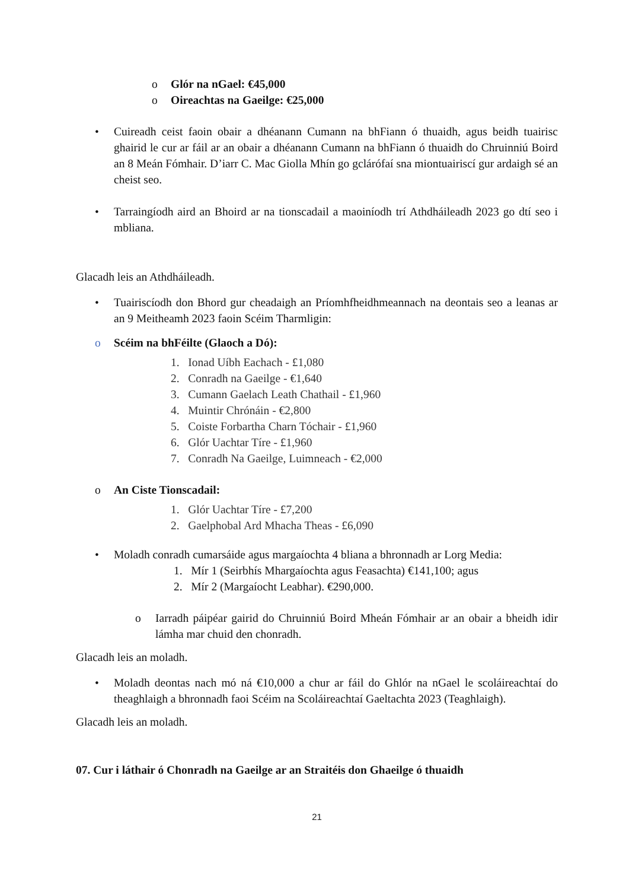o Glór na nGael: €45,000
o Oireachtas na Gaeilge: €25,000
• Cuireadh ceist faoin obair a dhéanann Cumann na bhFiann ó thuaidh, agus beidh tuairisc ghairid le cur ar fáil ar an obair a dhéanann Cumann na bhFiann ó thuaidh do Chruinniú Boird an 8 Meán Fómhair. D’iarr C. Mac Giolla Mhín go gclárófaí sna miontuairiscí gur ardaigh sé an cheist seo.
• Tarraingíodh aird an Bhoird ar na tionscadail a maoiníodh trí Athdháileadh 2023 go dtí seo i mbliana.
Glacadh leis an Athdháileadh.
• Tuairiscíodh don Bhord gur cheadaigh an Príomhfheidhmeannach na deontais seo a leanas ar an 9 Meitheamh 2023 faoin Scéim Tharmligin:
o Scéim na bhFéilte (Glaoch a Dó):
1. Ionad Uíbh Eachach - £1,080
2. Conradh na Gaeilge - €1,640
3. Cumann Gaelach Leath Chathail - £1,960
4. Muintir Chrónáin - €2,800
5. Coiste Forbartha Charn Tóchair - £1,960
6. Glór Uachtar Tíre - £1,960
7. Conradh Na Gaeilge, Luimneach - €2,000
o An Ciste Tionscadail:
1. Glór Uachtar Tíre - £7,200
2. Gaelphobal Ard Mhacha Theas - £6,090
• Moladh conradh cumarsáide agus margaíochta 4 bliana a bhronnadh ar Lorg Media:
1. Mír 1 (Seirbhís Mhargaíochta agus Feasachta) €141,100; agus
2. Mír 2 (Margaíocht Leabhar). €290,000.
o Iarradh páipéar gairid do Chruinniú Boird Mheán Fómhair ar an obair a bheidh idir lámha mar chuid den chonradh.
Glacadh leis an moladh.
• Moladh deontas nach mó ná €10,000 a chur ar fáil do Ghlór na nGael le scoláireachtaí do theaghlaigh a bhronnadh faoi Scéim na Scoláireachtaí Gaeltachta 2023 (Teaghlaigh).
Glacadh leis an moladh.
07. Cur i láthair ó Chonradh na Gaeilge ar an Straitéis don Ghaeilge ó thuaidh
21